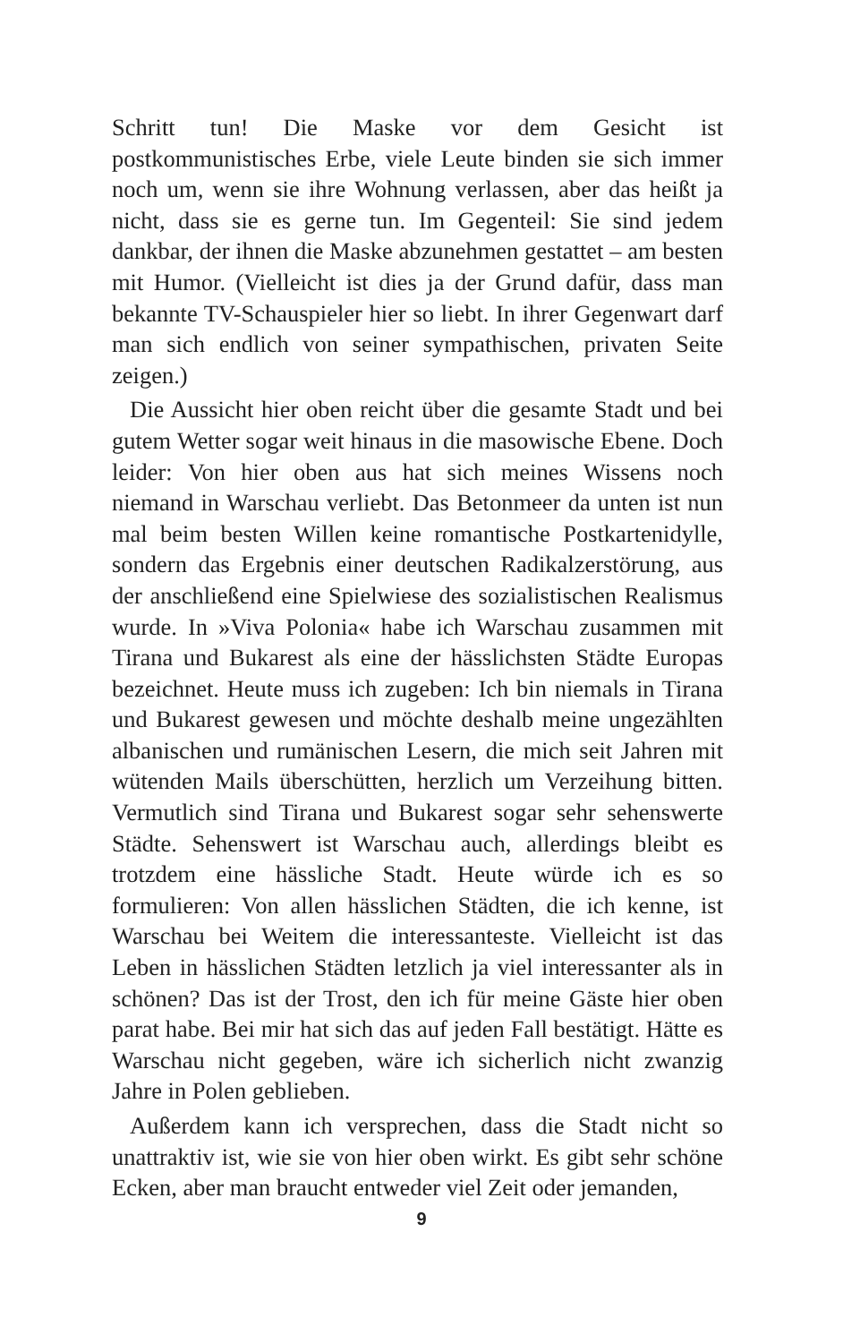Schritt tun! Die Maske vor dem Gesicht ist postkommunistisches Erbe, viele Leute binden sie sich immer noch um, wenn sie ihre Wohnung verlassen, aber das heißt ja nicht, dass sie es gerne tun. Im Gegenteil: Sie sind jedem dankbar, der ihnen die Maske abzunehmen gestattet – am besten mit Humor. (Vielleicht ist dies ja der Grund dafür, dass man bekannte TV-Schauspieler hier so liebt. In ihrer Gegenwart darf man sich endlich von seiner sympathischen, privaten Seite zeigen.)
Die Aussicht hier oben reicht über die gesamte Stadt und bei gutem Wetter sogar weit hinaus in die masowische Ebene. Doch leider: Von hier oben aus hat sich meines Wissens noch niemand in Warschau verliebt. Das Betonmeer da unten ist nun mal beim besten Willen keine romantische Postkartenidylle, sondern das Ergebnis einer deutschen Radikalzerstörung, aus der anschließend eine Spielwiese des sozialistischen Realismus wurde. In »Viva Polonia« habe ich Warschau zusammen mit Tirana und Bukarest als eine der hässlichsten Städte Europas bezeichnet. Heute muss ich zugeben: Ich bin niemals in Tirana und Bukarest gewesen und möchte deshalb meine ungezählten albanischen und rumänischen Lesern, die mich seit Jahren mit wütenden Mails überschütten, herzlich um Verzeihung bitten. Vermutlich sind Tirana und Bukarest sogar sehr sehenswerte Städte. Sehenswert ist Warschau auch, allerdings bleibt es trotzdem eine hässliche Stadt. Heute würde ich es so formulieren: Von allen hässlichen Städten, die ich kenne, ist Warschau bei Weitem die interessanteste. Vielleicht ist das Leben in hässlichen Städten letzlich ja viel interessanter als in schönen? Das ist der Trost, den ich für meine Gäste hier oben parat habe. Bei mir hat sich das auf jeden Fall bestätigt. Hätte es Warschau nicht gegeben, wäre ich sicherlich nicht zwanzig Jahre in Polen geblieben.
Außerdem kann ich versprechen, dass die Stadt nicht so unattraktiv ist, wie sie von hier oben wirkt. Es gibt sehr schöne Ecken, aber man braucht entweder viel Zeit oder jemanden,
9